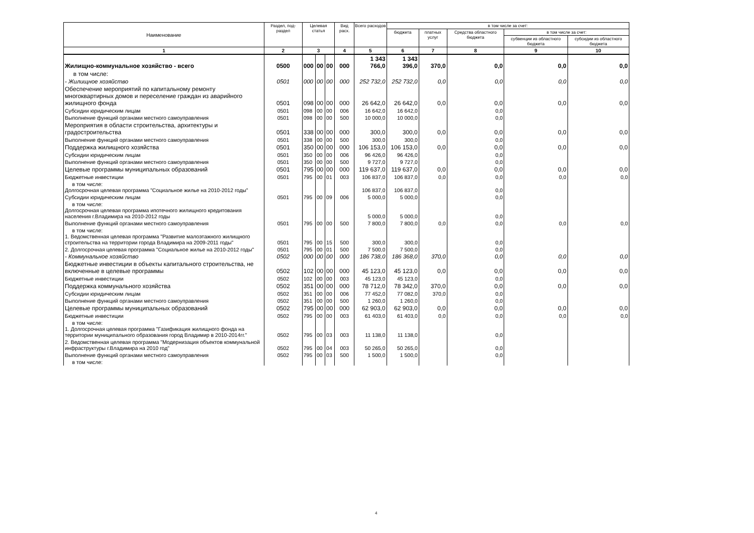| Наименование | Раздел, под- раздел | Целевая статья | | | Вид расх. | Всего расходов | в том числе за счет: | | | | |
| --- | --- | --- | --- | --- | --- | --- | --- | --- | --- | --- | --- |
| | | | | | | | бюджета | платных услуг | Средства областного бюджета | в том числе за счет: | |
| | | | | | | | | | | субвенции из областного бюджета | субсидии из областного бюджета |
| 1 | 2 | 3 | | | 4 | 5 | 6 | 7 | 8 | 9 | 10 |
| Жилищно-коммунальное хозяйство - всего | 0500 | 000 | 00 | 00 | 000 | 1 343 766,0 | 1 343 396,0 | 370,0 | 0,0 | 0,0 | 0,0 |
| в том числе: | | | | | | | | | | | |
| - Жилищное хозяйство | 0501 | 000 | 00 | 00 | 000 | 252 732,0 | 252 732,0 | 0,0 | 0,0 | 0,0 | 0,0 |
| Обеспечение мероприятий по капитальному ремонту многоквартирных домов и переселение граждан из аварийного жилищного фонда | 0501 | 098 | 00 | 00 | 000 | 26 642,0 | 26 642,0 | 0,0 | 0,0 | 0,0 | 0,0 |
| Субсидии юридическим лицам | 0501 | 098 | 00 | 00 | 006 | 16 642,0 | 16 642,0 | | 0,0 | | |
| Выполнение функций органами местного самоуправления | 0501 | 098 | 00 | 00 | 500 | 10 000,0 | 10 000,0 | | 0,0 | | |
| Мероприятия в области строительства, архитектуры и градостроительства | 0501 | 338 | 00 | 00 | 000 | 300,0 | 300,0 | 0,0 | 0,0 | 0,0 | 0,0 |
| Выполнение функций органами местного самоуправления | 0501 | 338 | 00 | 00 | 500 | 300,0 | 300,0 | | 0,0 | | |
| Поддержка жилищного хозяйства | 0501 | 350 | 00 | 00 | 000 | 106 153,0 | 106 153,0 | 0,0 | 0,0 | 0,0 | 0,0 |
| Субсидии юридическим лицам | 0501 | 350 | 00 | 00 | 006 | 96 426,0 | 96 426,0 | | 0,0 | | |
| Выполнение функций органами местного самоуправления | 0501 | 350 | 00 | 00 | 500 | 9 727,0 | 9 727,0 | | 0,0 | | |
| Целевые программы муниципальных образований | 0501 | 795 | 00 | 00 | 000 | 119 637,0 | 119 637,0 | 0,0 | 0,0 | 0,0 | 0,0 |
| Бюджетные инвестиции | 0501 | 795 | 00 | 01 | 003 | 106 837,0 | 106 837,0 | 0,0 | 0,0 | 0,0 | 0,0 |
| в том числе: Долгосрочная целевая программа "Социальное жилье на 2010-2012 годы" | | | | | | 106 837,0 | 106 837,0 | | 0,0 | | |
| Субсидии юридическим лицам | 0501 | 795 | 00 | 09 | 006 | 5 000,0 | 5 000,0 | | 0,0 | | |
| в том числе: Долгосрочная целевая программа ипотечного жилищного кредитования населения г.Владимира на 2010-2012 годы | | | | | | 5 000,0 | 5 000,0 | | 0,0 | | |
| Выполнение функций органами местного самоуправления | 0501 | 795 | 00 | 00 | 500 | 7 800,0 | 7 800,0 | 0,0 | 0,0 | 0,0 | 0,0 |
| в том числе: 1. Ведомственная целевая программа "Развитие малоэтажного жилищного строительства на территории города Владимира на 2009-2011 годы" | 0501 | 795 | 00 | 15 | 500 | 300,0 | 300,0 | | 0,0 | | |
| 2. Долгосрочная целевая программа "Социальное жилье на 2010-2012 годы" | 0501 | 795 | 00 | 01 | 500 | 7 500,0 | 7 500,0 | | 0,0 | | |
| - Коммунальное хозяйство | 0502 | 000 | 00 | 00 | 000 | 186 738,0 | 186 368,0 | 370,0 | 0,0 | 0,0 | 0,0 |
| Бюджетные инвестиции в объекты капитального строительства, не включенные в целевые программы | 0502 | 102 | 00 | 00 | 000 | 45 123,0 | 45 123,0 | 0,0 | 0,0 | 0,0 | 0,0 |
| Бюджетные инвестиции | 0502 | 102 | 00 | 00 | 003 | 45 123,0 | 45 123,0 | | 0,0 | | |
| Поддержка коммунального хозяйства | 0502 | 351 | 00 | 00 | 000 | 78 712,0 | 78 342,0 | 370,0 | 0,0 | 0,0 | 0,0 |
| Субсидии юридическим лицам | 0502 | 351 | 00 | 00 | 006 | 77 452,0 | 77 082,0 | 370,0 | 0,0 | | |
| Выполнение функций органами местного самоуправления | 0502 | 351 | 00 | 00 | 500 | 1 260,0 | 1 260,0 | | 0,0 | | |
| Целевые программы муниципальных образований | 0502 | 795 | 00 | 00 | 000 | 62 903,0 | 62 903,0 | 0,0 | 0,0 | 0,0 | 0,0 |
| Бюджетные инвестиции | 0502 | 795 | 00 | 00 | 003 | 61 403,0 | 61 403,0 | 0,0 | 0,0 | 0,0 | 0,0 |
| в том числе: 1. Долгосрочная целевая программа "Газификация жилищного фонда на территории муниципального образования город Владимир в 2010-2014гг." | 0502 | 795 | 00 | 03 | 003 | 11 138,0 | 11 138,0 | | 0,0 | | |
| 2. Ведомственная целевая программа "Модернизация объектов коммунальной инфраструктуры г.Владимира на 2010 год" | 0502 | 795 | 00 | 04 | 003 | 50 265,0 | 50 265,0 | | 0,0 | | |
| Выполнение функций органами местного самоуправления | 0502 | 795 | 00 | 03 | 500 | 1 500,0 | 1 500,0 | | 0,0 | | |
| в том числе: | | | | | | | | | | | |
4